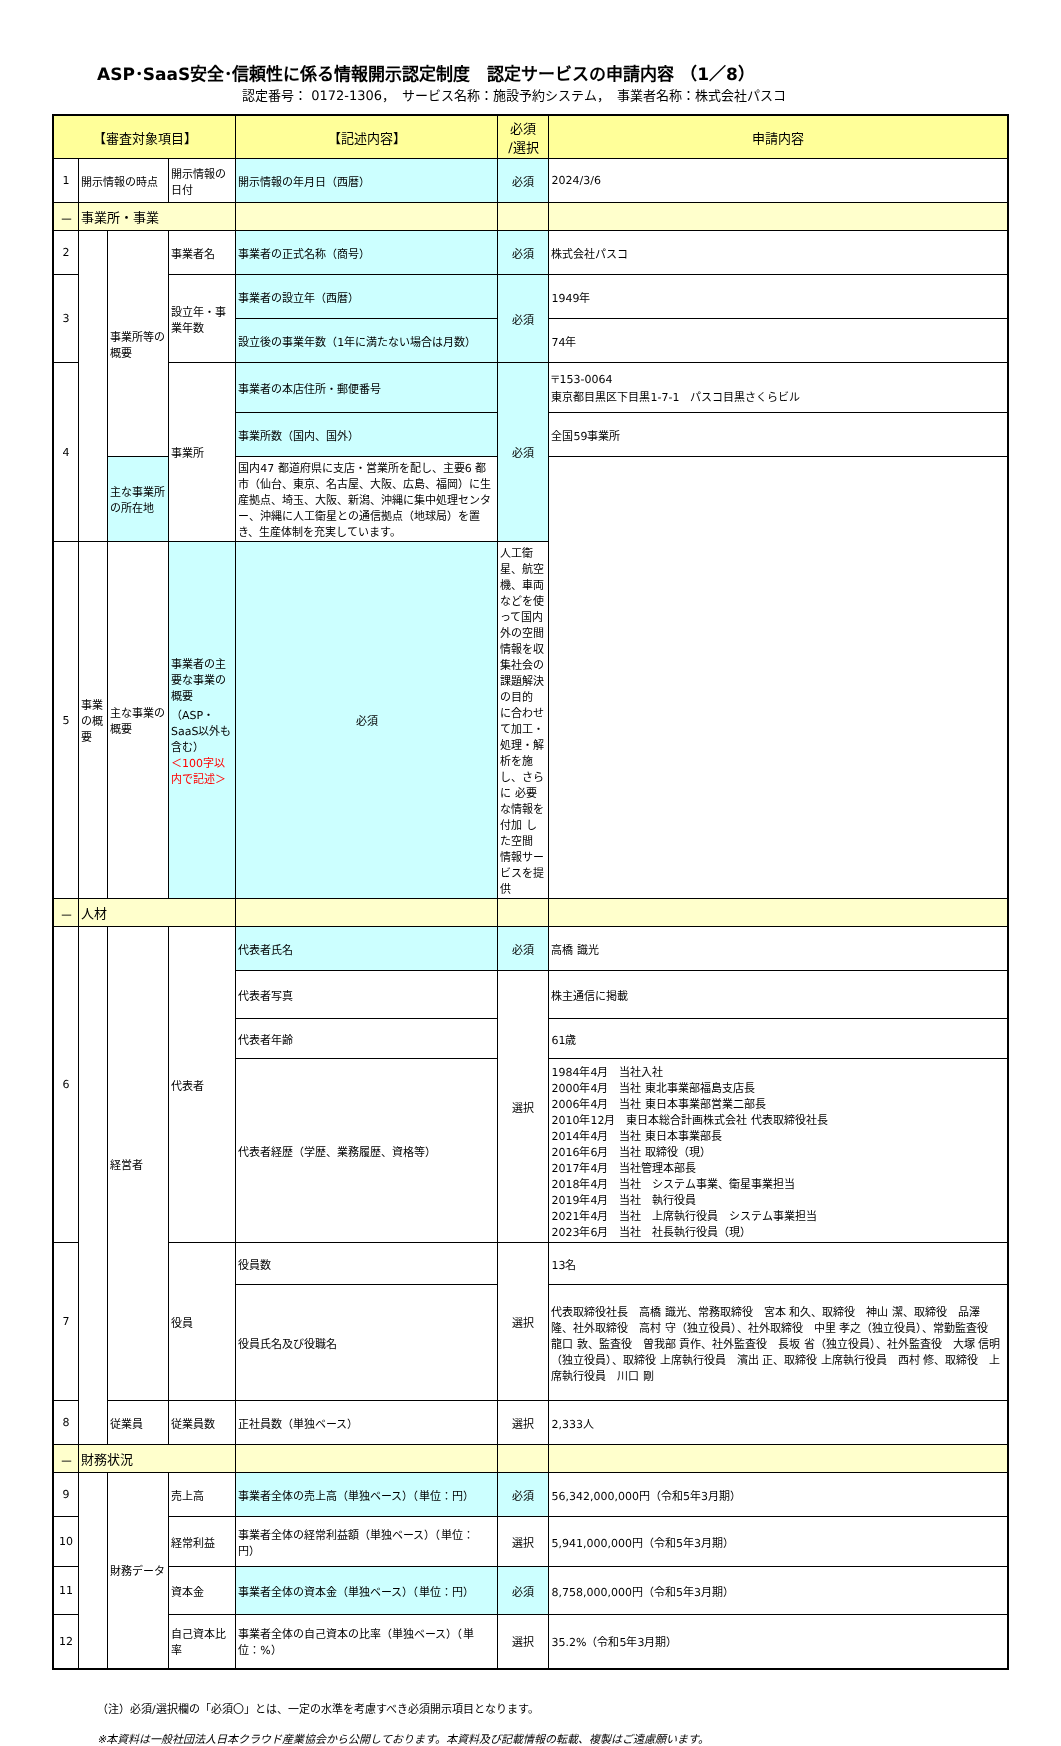ASP･SaaS安全･信頼性に係る情報開示認定制度　認定サービスの申請内容 （1／8）
認定番号： 0172-1306，　サービス名称：施設予約システム，　事業者名称：株式会社パスコ
| 【審査対象項目】 | | | | 【記述内容】 | 必須 /選択 | 申請内容 |
| --- | --- | --- | --- | --- | --- | --- |
| 1 | 開示情報の時点 | | 開示情報の日付 | 開示情報の年月日（西暦） | 必須 | 2024/3/6 |
| － | 事業所・事業 | | | | | |
| 2 | | 事業所等の概要 | 事業者名 | 事業者の正式名称（商号） | 必須 | 株式会社パスコ |
| 3 | | | 設立年・事業年数 | 事業者の設立年（西暦） | 必須 | 1949年 |
| | | | | 設立後の事業年数（1年に満たない場合は月数） | | 74年 |
| 4 | | | 事業所 | 事業者の本店住所・郵便番号 | 必須 | 〒153-0064 東京都目黒区下目黒1-7-1 パスコ目黒さくらビル |
| | | | | 事業所数（国内、国外） | | 全国59事業所 |
| | | 主な事業所の所在地 | | 国内47 都道府県に支店・営業所を配し、主要6 都市（仙台、東京、名古屋、大阪、広島、福岡）に生産拠点、埼玉、大阪、新潟、沖縄に集中処理センター、沖縄に人工衛星との通信拠点（地球局）を置き、生産体制を充実しています。 | | |
| 5 | 事業の概要 | 主な事業の概要 | 事業者の主要な事業の概要 （ASP・SaaS以外も含む） ＜100字以内で記述＞ | 必須 | 人工衛星、航空機、車両などを使って国内外の空間情報を収集社会の課題解決の目的 に合わせて加工・ 処理・解析を施し、さらに 必要な情報を付加 した空間 情報サービスを提供 | |
| － | 人材 | | | | | |
| 6 | | 経営者 | 代表者 | 代表者氏名 | 必須 | 高橋 識光 |
| | | | | 代表者写真 | 選択 | 株主通信に掲載 |
| | | | | 代表者年齢 | | 61歳 |
| | | | | 代表者経歴（学歴、業務履歴、資格等） | | 1984年4月 当社入社 2000年4月 当社 東北事業部福島支店長 2006年4月 当社 東日本事業部営業二部長 2010年12月 東日本総合計画株式会社 代表取締役社長 2014年4月 当社 東日本事業部長 2016年6月 当社 取締役（現） 2017年4月 当社管理本部長 2018年4月 当社 システム事業、衛星事業担当 2019年4月 当社 執行役員 2021年4月 当社 上席執行役員 システム事業担当 2023年6月 当社 社長執行役員（現） |
| 7 | | | 役員 | 役員数 | 選択 | 13名 |
| | | | | 役員氏名及び役職名 | | 代表取締役社長 高橋 識光、常務取締役 宮本 和久、取締役 神山 潔、取締役 品澤 隆、社外取締役 高村 守（独立役員）、社外取締役 中里 孝之（独立役員）、常勤監査役 龍口 敦、監査役 曽我部 貢作、社外監査役 長坂 省（独立役員）、社外監査役 大塚 信明（独立役員）、取締役 上席執行役員 濱出 正、取締役 上席執行役員 西村 修、取締役 上席執行役員 川口 剛 |
| 8 | | 従業員 | 従業員数 | 正社員数（単独ベース） | 選択 | 2,333人 |
| － | 財務状況 | | | | | |
| 9 | | 財務データ | 売上高 | 事業者全体の売上高（単独ベース）（単位：円） | 必須 | 56,342,000,000円（令和5年3月期） |
| 10 | | | 経常利益 | 事業者全体の経常利益額（単独ベース）（単位：円） | 選択 | 5,941,000,000円（令和5年3月期） |
| 11 | | | 資本金 | 事業者全体の資本金（単独ベース）（単位：円） | 必須 | 8,758,000,000円（令和5年3月期） |
| 12 | | | 自己資本比率 | 事業者全体の自己資本の比率（単独ベース）（単位：%） | 選択 | 35.2%（令和5年3月期） |
（注）必須/選択欄の「必須〇」とは、一定の水準を考慮すべき必須開示項目となります。
※本資料は一般社団法人日本クラウド産業協会から公開しております。本資料及び記載情報の転載、複製はご遠慮願います。